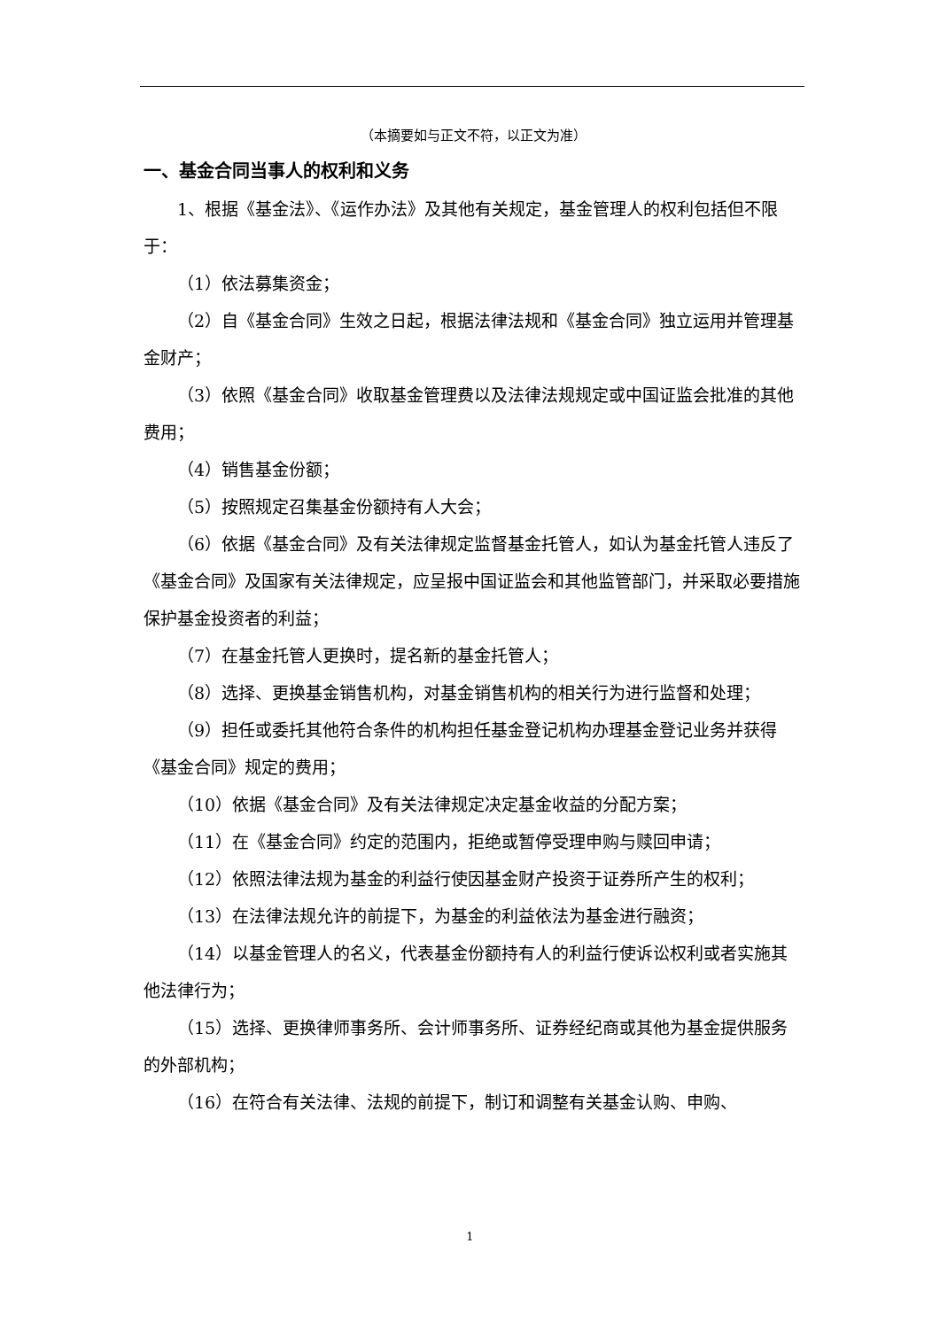（本摘要如与正文不符，以正文为准）
一、基金合同当事人的权利和义务
1、根据《基金法》、《运作办法》及其他有关规定，基金管理人的权利包括但不限于：
（1）依法募集资金；
（2）自《基金合同》生效之日起，根据法律法规和《基金合同》独立运用并管理基金财产；
（3）依照《基金合同》收取基金管理费以及法律法规规定或中国证监会批准的其他费用；
（4）销售基金份额；
（5）按照规定召集基金份额持有人大会；
（6）依据《基金合同》及有关法律规定监督基金托管人，如认为基金托管人违反了《基金合同》及国家有关法律规定，应呈报中国证监会和其他监管部门，并采取必要措施保护基金投资者的利益；
（7）在基金托管人更换时，提名新的基金托管人；
（8）选择、更换基金销售机构，对基金销售机构的相关行为进行监督和处理；
（9）担任或委托其他符合条件的机构担任基金登记机构办理基金登记业务并获得《基金合同》规定的费用；
（10）依据《基金合同》及有关法律规定决定基金收益的分配方案；
（11）在《基金合同》约定的范围内，拒绝或暂停受理申购与赎回申请；
（12）依照法律法规为基金的利益行使因基金财产投资于证券所产生的权利；
（13）在法律法规允许的前提下，为基金的利益依法为基金进行融资；
（14）以基金管理人的名义，代表基金份额持有人的利益行使诉讼权利或者实施其他法律行为；
（15）选择、更换律师事务所、会计师事务所、证券经纪商或其他为基金提供服务的外部机构；
（16）在符合有关法律、法规的前提下，制订和调整有关基金认购、申购、
1